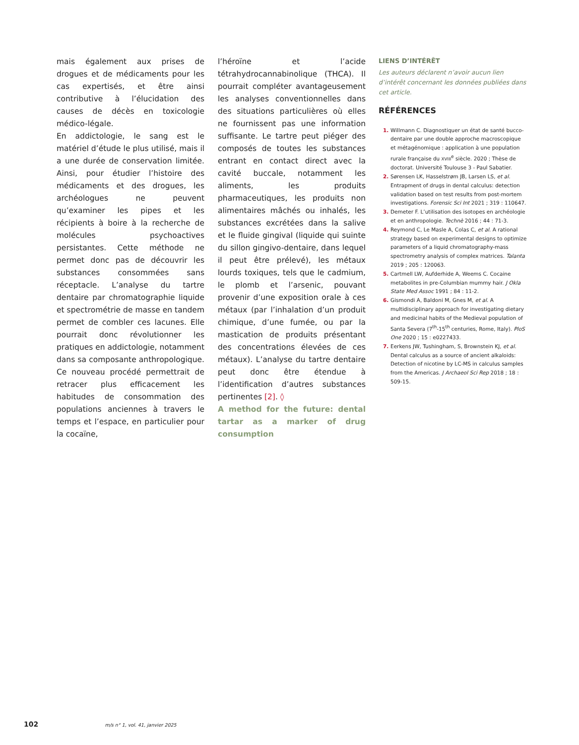mais également aux prises de drogues et de médicaments pour les cas expertisés, et être ainsi contributive à l’élucidation des causes de décès en toxicologie médico-légale.
En addictologie, le sang est le matériel d’étude le plus utilisé, mais il a une durée de conservation limitée. Ainsi, pour étudier l’histoire des médicaments et des drogues, les archéologues ne peuvent qu’examiner les pipes et les récipients à boire à la recherche de molécules psychoactives persistantes. Cette méthode ne permet donc pas de découvrir les substances consommées sans réceptacle. L’analyse du tartre dentaire par chromatographie liquide et spectrométrie de masse en tandem permet de combler ces lacunes. Elle pourrait donc révolutionner les pratiques en addictologie, notamment dans sa composante anthropologique. Ce nouveau procédé permettrait de retracer plus efficacement les habitudes de consommation des populations anciennes à travers le temps et l’espace, en particulier pour la cocaïne,
l’héroïne et l’acide tétrahydrocannabinolique (THCA). Il pourrait compléter avantageusement les analyses conventionnelles dans des situations particulières où elles ne fournissent pas une information suffisante. Le tartre peut piéger des composés de toutes les substances entrant en contact direct avec la cavité buccale, notamment les aliments, les produits pharmaceutiques, les produits non alimentaires mâchés ou inhalés, les substances excrétées dans la salive et le fluide gingival (liquide qui suinte du sillon gingivo-dentaire, dans lequel il peut être prélevé), les métaux lourds toxiques, tels que le cadmium, le plomb et l’arsenic, pouvant provenir d’une exposition orale à ces métaux (par l’inhalation d’un produit chimique, d’une fumée, ou par la mastication de produits présentant des concentrations élevées de ces métaux). L’analyse du tartre dentaire peut donc être étendue à l’identification d’autres substances pertinentes [2]. ◊
A method for the future: dental tartar as a marker of drug consumption
LIENS D’INTÉRÊT
Les auteurs déclarent n’avoir aucun lien d’intérêt concernant les données publiées dans cet article.
RÉFÉRENCES
Willmann C. Diagnostiquer un état de santé bucco-dentaire par une double approche macroscopique et métagénomique : application à une population rurale française du XVIII<sup>e</sup> siècle. 2020 ; Thèse de doctorat. Université Toulouse 3 - Paul Sabatier.
Sørensen LK, Hasselstrøm JB, Larsen LS, et al. Entrapment of drugs in dental calculus: detection validation based on test results from post-mortem investigations. Forensic Sci Int 2021 ; 319 : 110647.
Demeter F. L’utilisation des isotopes en archéologie et en anthropologie. Technè 2016 ; 44 : 71-3.
Reymond C, Le Masle A, Colas C, et al. A rational strategy based on experimental designs to optimize parameters of a liquid chromatography-mass spectrometry analysis of complex matrices. Talanta 2019 ; 205 : 120063.
Cartmell LW, Aufderhide A, Weems C. Cocaine metabolites in pre-Columbian mummy hair. J Okla State Med Assoc 1991 ; 84 : 11-2.
Gismondi A, Baldoni M, Gnes M, et al. A multidisciplinary approach for investigating dietary and medicinal habits of the Medieval population of Santa Severa (7<sup>th</sup>-15<sup>th</sup> centuries, Rome, Italy). PloS One 2020 ; 15 : e0227433.
Eerkens JW, Tushingham, S, Brownstein KJ, et al. Dental calculus as a source of ancient alkaloids: Detection of nicotine by LC-MS in calculus samples from the Americas. J Archaeol Sci Rep 2018 ; 18 : 509-15.
102 m/s n° 1, vol. 41, janvier 2025